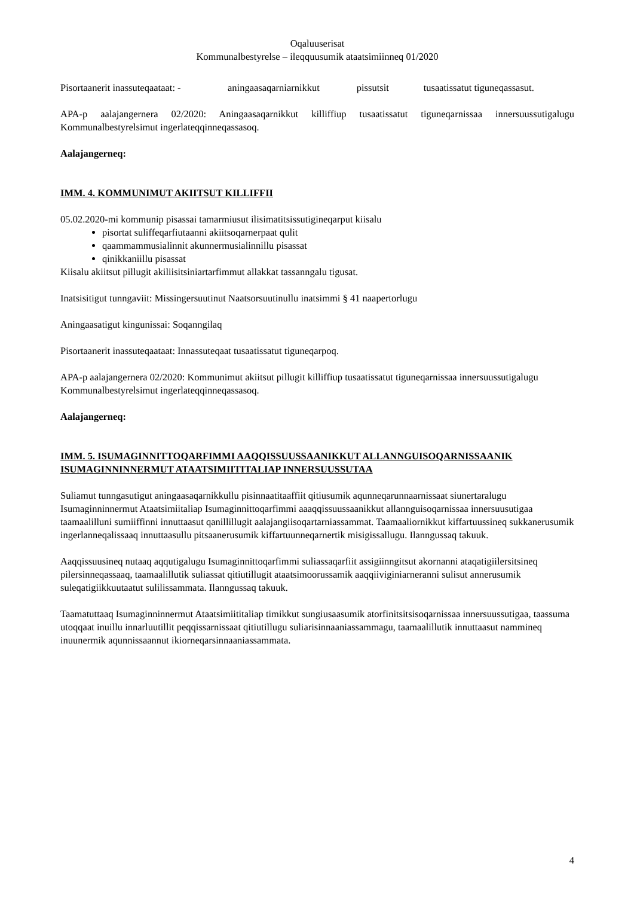Oqaluuserisat
Kommunalbestyrelse – ileqquusumik ataatsimiinneq 01/2020
Pisortaanerit inassuteqaataat: - aningaasaqarniarnikkut pissutsit tusaatissatut tiguneqassasut.
APA-p aalajangernera 02/2020: Aningaasaqarnikkut killiffiup tusaatissatut tiguneqarnissaa innersuussutigalugu Kommunalbestyrelsimut ingerlateqqinneqassasoq.
Aalajangerneq:
IMM. 4. KOMMUNIMUT AKIITSUT KILLIFFII
05.02.2020-mi kommunip pisassai tamarmiusut ilisimatitsissutigineqarput kiisalu
pisortat suliffeqarfiutaanni akiitsoqarnerpaat qulit
qaammammusialinnit akunnermusialinnillu pisassat
qinikkaniillu pisassat
Kiisalu akiitsut pillugit akiliisitsiniartarfimmut allakkat tassanngalu tigusat.
Inatsisitigut tunngaviit: Missingersuutinut Naatsorsuutinullu inatsimmi § 41 naapertorlugu
Aningaasatigut kingunissai: Soqanngilaq
Pisortaanerit inassuteqaataat: Innassuteqaat tusaatissatut tiguneqarpoq.
APA-p aalajangernera 02/2020: Kommunimut akiitsut pillugit killiffiup tusaatissatut tiguneqarnissaa innersuussutigalugu Kommunalbestyrelsimut ingerlateqqinneqassasoq.
Aalajangerneq:
IMM. 5. ISUMAGINNITTOQARFIMMI AAQQISSUUSSAANIKKUT ALLANNGUISOQARNISSAANIK ISUMAGINNINNERMUT ATAATSIMIITITALIAP INNERSUUSSUTAA
Suliamut tunngasutigut aningaasaqarnikkullu pisinnaatitaaffiit qitiusumik aqunneqarunnaarnissaat siunertaralugu Isumaginninnermut Ataatsimiitaliap Isumaginnittoqarfimmi aaaqqissuussaanikkut allannguisoqarnissaa innersuusutigaa
taamaalilluni sumiiffinni innuttaasut qanillillugit aalajangiisoqartarniassammat. Taamaaliornikkut kiffartuussineq sukkanerusumik ingerlanneqalissaaq innuttaasullu pitsaanerusumik kiffartuunneqarnertik misigissallugu. Ilanngussaq takuuk.
Aaqqissuusineq nutaaq aqqutigalugu Isumaginnittoqarfimmi suliassaqarfiit assigiinngitsut akornanni ataqatigiilersitsineq pilersinneqassaaq, taamaalillutik suliassat qitiutillugit ataatsimoorussamik aaqqiiviginiarneranni sulisut annerusumik suleqatigiikkuutaatut sulilissammata. Ilanngussaq takuuk.
Taamatuttaaq Isumaginninnermut Ataatsimiititaliap timikkut sungiusaasumik atorfinitsitsisoqarnissaa innersuussutigaa, taassuma utoqqaat inuillu innarluutillit peqqissarnissaat qitiutillugu suliarisinnaaniassammagu, taamaalillutik innuttaasut nammineq inuunermik aqunnissaannut ikiorneqarsinnaaniassammata.
4